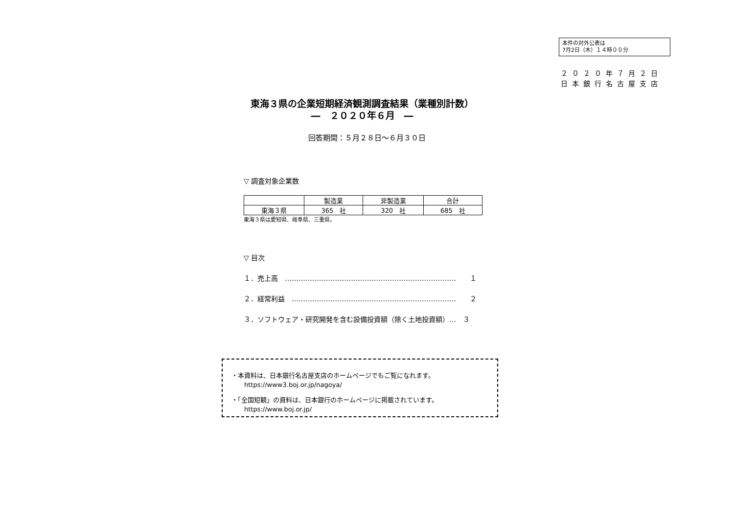本件の対外公表は
7月2日（木）１４時００分
２０２０年７月２日
日本銀行名古屋支店
東海３県の企業短期経済観測調査結果（業種別計数）
―　２０２０年６月　―
回答期間：５月２８日～６月３０日
▽ 調査対象企業数
| | 製造業 | 非製造業 | 合計 |
| --- | --- | --- | --- |
| 東海３県 | 365 社 | 320 社 | 685 社 |
東海３県は愛知県、岐阜県、三重県。
▽ 目次
１．売上高　…………………………………………………………………　　１
２．経常利益　………………………………………………………………　　２
３．ソフトウェア・研究開発を含む設備投資額（除く土地投資額）…　３
・本資料は、日本銀行名古屋支店のホームページでもご覧になれます。
　　https://www3.boj.or.jp/nagoya/
・「全国短観」の資料は、日本銀行のホームページに掲載されています。
　　https://www.boj.or.jp/